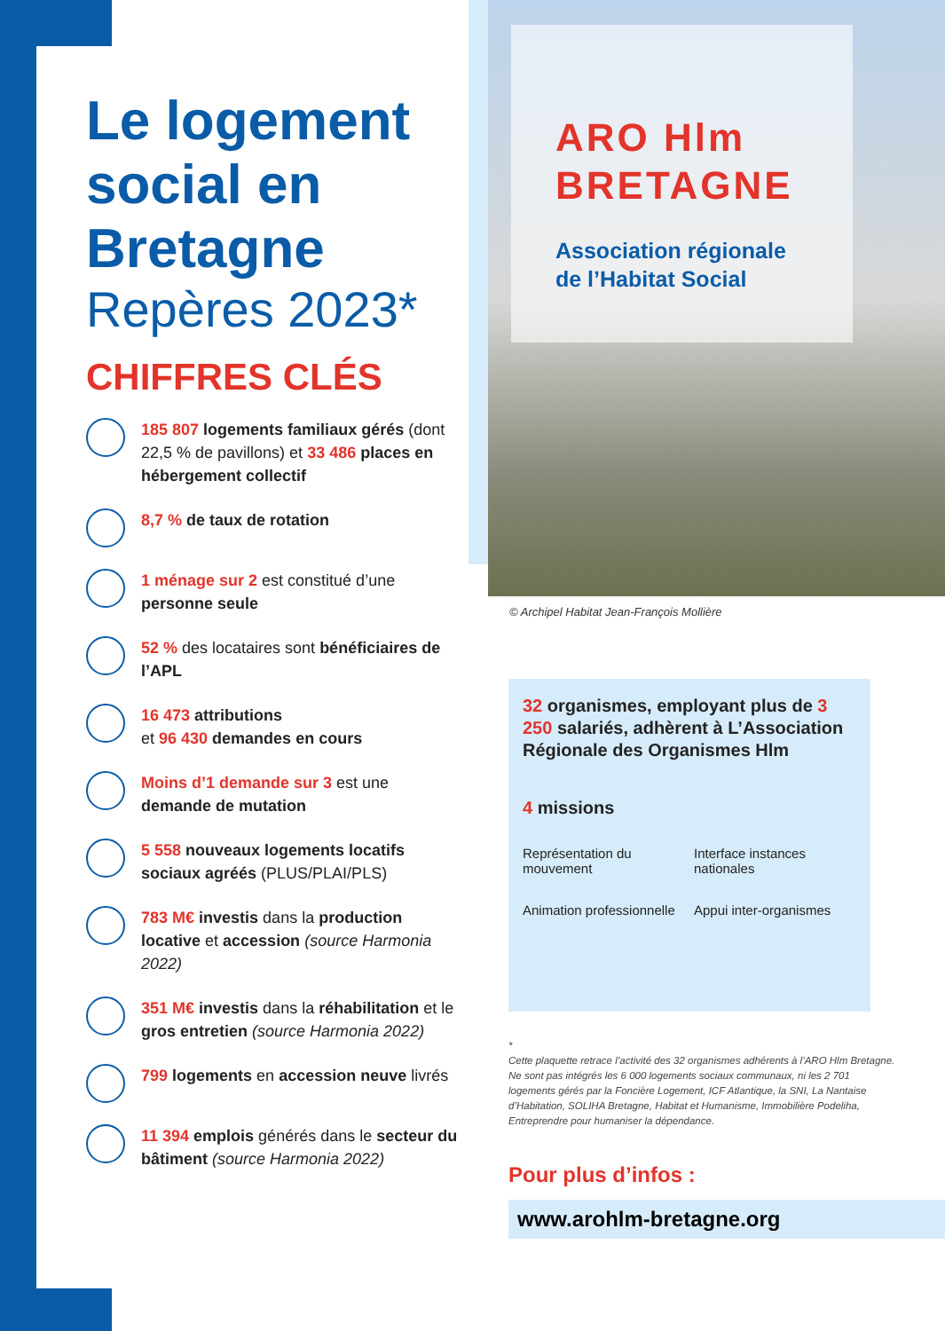Le logement social en Bretagne
Repères 2023*
CHIFFRES CLÉS
185 807 logements familiaux gérés (dont 22,5 % de pavillons) et 33 486 places en hébergement collectif
8,7 % de taux de rotation
1 ménage sur 2 est constitué d’une personne seule
52 % des locataires sont bénéficiaires de l’APL
16 473 attributions
et 96 430 demandes en cours
Moins d’1 demande sur 3 est une demande de mutation
5 558 nouveaux logements locatifs sociaux agréés (PLUS/PLAI/PLS)
783 M€ investis dans la production locative et accession (source Harmonia 2022)
351 M€ investis dans la réhabilitation et le gros entretien (source Harmonia 2022)
799 logements en accession neuve livrés
11 394 emplois générés dans le secteur du bâtiment (source Harmonia 2022)
ARO Hlm
BRETAGNE
Association régionale
de l’Habitat Social
© Archipel Habitat Jean-François Mollière
32 organismes, employant plus de 3 250 salariés, adhèrent à L’Association Régionale des Organismes Hlm
4 missions
Représentation du mouvement
Interface instances nationales
Animation professionnelle
Appui inter-organismes
*
Cette plaquette retrace l’activité des 32 organismes adhérents à l’ARO Hlm Bretagne. Ne sont pas intégrés les 6 000 logements sociaux communaux, ni les 2 701 logements gérés par la Foncière Logement, ICF Atlantique, la SNI, La Nantaise d’Habitation, SOLIHA Bretagne, Habitat et Humanisme, Immobilière Podeliha, Entreprendre pour humaniser la dépendance.
Pour plus d’infos :
www.arohlm-bretagne.org